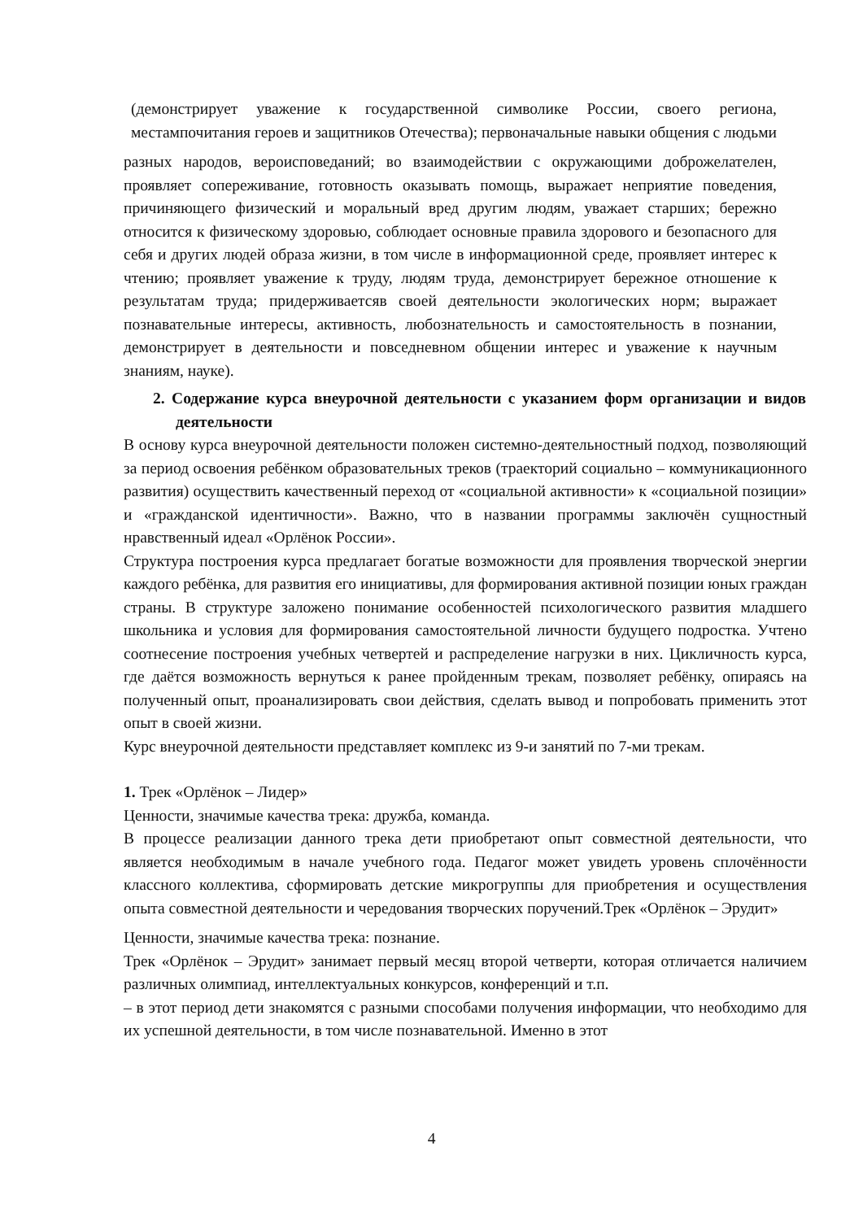(демонстрирует уважение к государственной символике России, своего региона, местампочитания героев и защитников Отечества); первоначальные навыки общения с людьми
разных народов, вероисповеданий; во взаимодействии с окружающими доброжелателен, проявляет сопереживание, готовность оказывать помощь, выражает неприятие поведения, причиняющего физический и моральный вред другим людям, уважает старших; бережно относится к физическому здоровью, соблюдает основные правила здорового и безопасного для себя и других людей образа жизни, в том числе в информационной среде, проявляет интерес к чтению; проявляет уважение к труду, людям труда, демонстрирует бережное отношение к результатам труда; придерживаетсяв своей деятельности экологических норм; выражает познавательные интересы, активность, любознательность и самостоятельность в познании, демонстрирует в деятельности и повседневном общении интерес и уважение к научным знаниям, науке).
2. Содержание курса внеурочной деятельности с указанием форм организации и видов деятельности
В основу курса внеурочной деятельности положен системно-деятельностный подход, позволяющий за период освоения ребёнком образовательных треков (траекторий социально – коммуникационного развития) осуществить качественный переход от «социальной активности» к «социальной позиции» и «гражданской идентичности». Важно, что в названии программы заключён сущностный нравственный идеал «Орлёнок России».
Структура построения курса предлагает богатые возможности для проявления творческой энергии каждого ребёнка, для развития его инициативы, для формирования активной позиции юных граждан страны. В структуре заложено понимание особенностей психологического развития младшего школьника и условия для формирования самостоятельной личности будущего подростка. Учтено соотнесение построения учебных четвертей и распределение нагрузки в них. Цикличность курса, где даётся возможность вернуться к ранее пройденным трекам, позволяет ребёнку, опираясь на полученный опыт, проанализировать свои действия, сделать вывод и попробовать применить этот опыт в своей жизни.
Курс внеурочной деятельности представляет комплекс из 9-и занятий по 7-ми трекам.
1. Трек «Орлёнок – Лидер»
Ценности, значимые качества трека: дружба, команда.
В процессе реализации данного трека дети приобретают опыт совместной деятельности, что является необходимым в начале учебного года. Педагог может увидеть уровень сплочённости классного коллектива, сформировать детские микрогруппы для приобретения и осуществления опыта совместной деятельности и чередования творческих поручений.Трек «Орлёнок – Эрудит»
Ценности, значимые качества трека: познание.
Трек «Орлёнок – Эрудит» занимает первый месяц второй четверти, которая отличается наличием различных олимпиад, интеллектуальных конкурсов, конференций и т.п.
– в этот период дети знакомятся с разными способами получения информации, что необходимо для их успешной деятельности, в том числе познавательной. Именно в этот
4